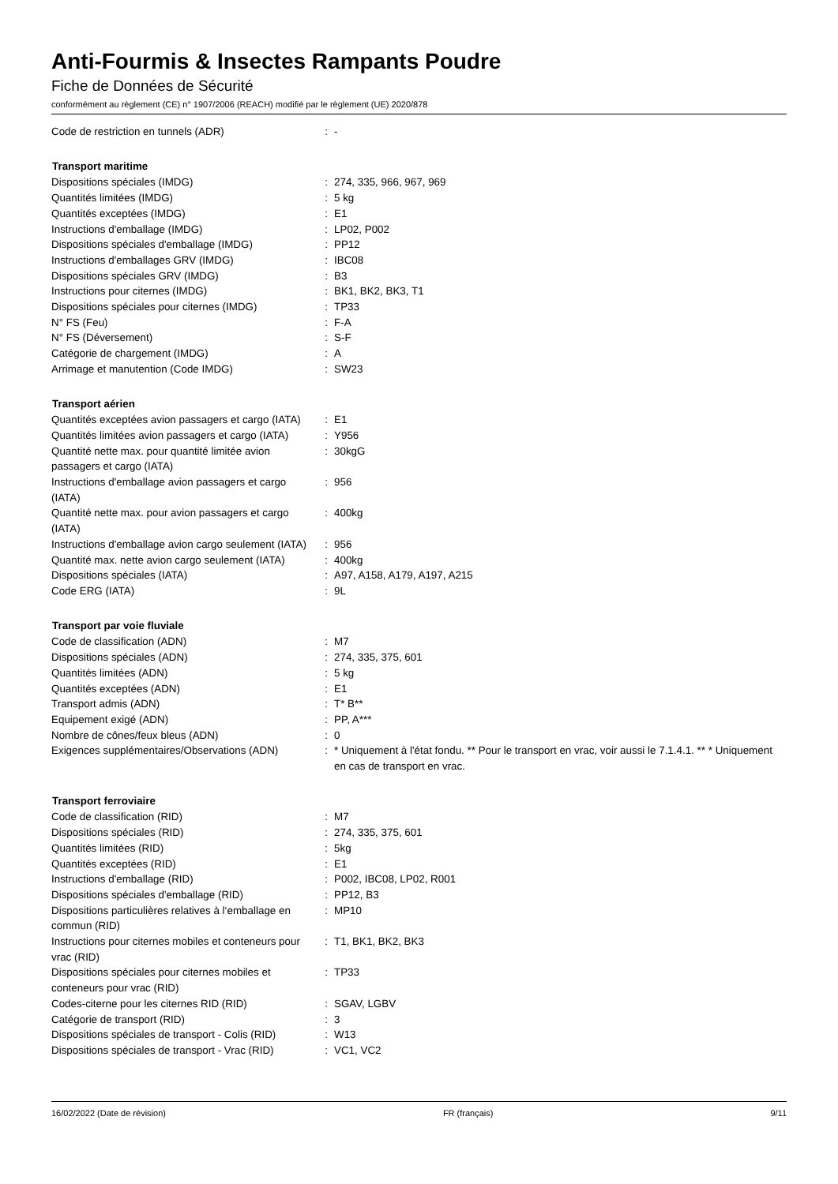Anti-Fourmis & Insectes Rampants Poudre
Fiche de Données de Sécurité
conformément au règlement (CE) n° 1907/2006 (REACH) modifié par le règlement (UE) 2020/878
| Code de restriction en tunnels (ADR) | : | - |
| Transport maritime | | |
| Dispositions spéciales (IMDG) | : | 274, 335, 966, 967, 969 |
| Quantités limitées (IMDG) | : | 5 kg |
| Quantités exceptées (IMDG) | : | E1 |
| Instructions d'emballage (IMDG) | : | LP02, P002 |
| Dispositions spéciales d'emballage (IMDG) | : | PP12 |
| Instructions d'emballages GRV (IMDG) | : | IBC08 |
| Dispositions spéciales GRV (IMDG) | : | B3 |
| Instructions pour citernes (IMDG) | : | BK1, BK2, BK3, T1 |
| Dispositions spéciales pour citernes (IMDG) | : | TP33 |
| N° FS (Feu) | : | F-A |
| N° FS (Déversement) | : | S-F |
| Catégorie de chargement (IMDG) | : | A |
| Arrimage et manutention (Code IMDG) | : | SW23 |
| Transport aérien | | |
| Quantités exceptées avion passagers et cargo (IATA) | : | E1 |
| Quantités limitées avion passagers et cargo (IATA) | : | Y956 |
| Quantité nette max. pour quantité limitée avion passagers et cargo (IATA) | : | 30kgG |
| Instructions d'emballage avion passagers et cargo (IATA) | : | 956 |
| Quantité nette max. pour avion passagers et cargo (IATA) | : | 400kg |
| Instructions d'emballage avion cargo seulement (IATA) | : | 956 |
| Quantité max. nette avion cargo seulement (IATA) | : | 400kg |
| Dispositions spéciales (IATA) | : | A97, A158, A179, A197, A215 |
| Code ERG (IATA) | : | 9L |
| Transport par voie fluviale | | |
| Code de classification (ADN) | : | M7 |
| Dispositions spéciales (ADN) | : | 274, 335, 375, 601 |
| Quantités limitées (ADN) | : | 5 kg |
| Quantités exceptées (ADN) | : | E1 |
| Transport admis (ADN) | : | T* B** |
| Equipement exigé (ADN) | : | PP, A*** |
| Nombre de cônes/feux bleus (ADN) | : | 0 |
| Exigences supplémentaires/Observations (ADN) | : | * Uniquement à l'état fondu. ** Pour le transport en vrac, voir aussi le 7.1.4.1. ** * Uniquement en cas de transport en vrac. |
| Transport ferroviaire | | |
| Code de classification (RID) | : | M7 |
| Dispositions spéciales (RID) | : | 274, 335, 375, 601 |
| Quantités limitées (RID) | : | 5kg |
| Quantités exceptées (RID) | : | E1 |
| Instructions d'emballage (RID) | : | P002, IBC08, LP02, R001 |
| Dispositions spéciales d'emballage (RID) | : | PP12, B3 |
| Dispositions particulières relatives à l‘emballage en commun (RID) | : | MP10 |
| Instructions pour citernes mobiles et conteneurs pour vrac (RID) | : | T1, BK1, BK2, BK3 |
| Dispositions spéciales pour citernes mobiles et conteneurs pour vrac (RID) | : | TP33 |
| Codes-citerne pour les citernes RID (RID) | : | SGAV, LGBV |
| Catégorie de transport (RID) | : | 3 |
| Dispositions spéciales de transport - Colis (RID) | : | W13 |
| Dispositions spéciales de transport - Vrac (RID) | : | VC1, VC2 |
16/02/2022 (Date de révision) FR (français) 9/11